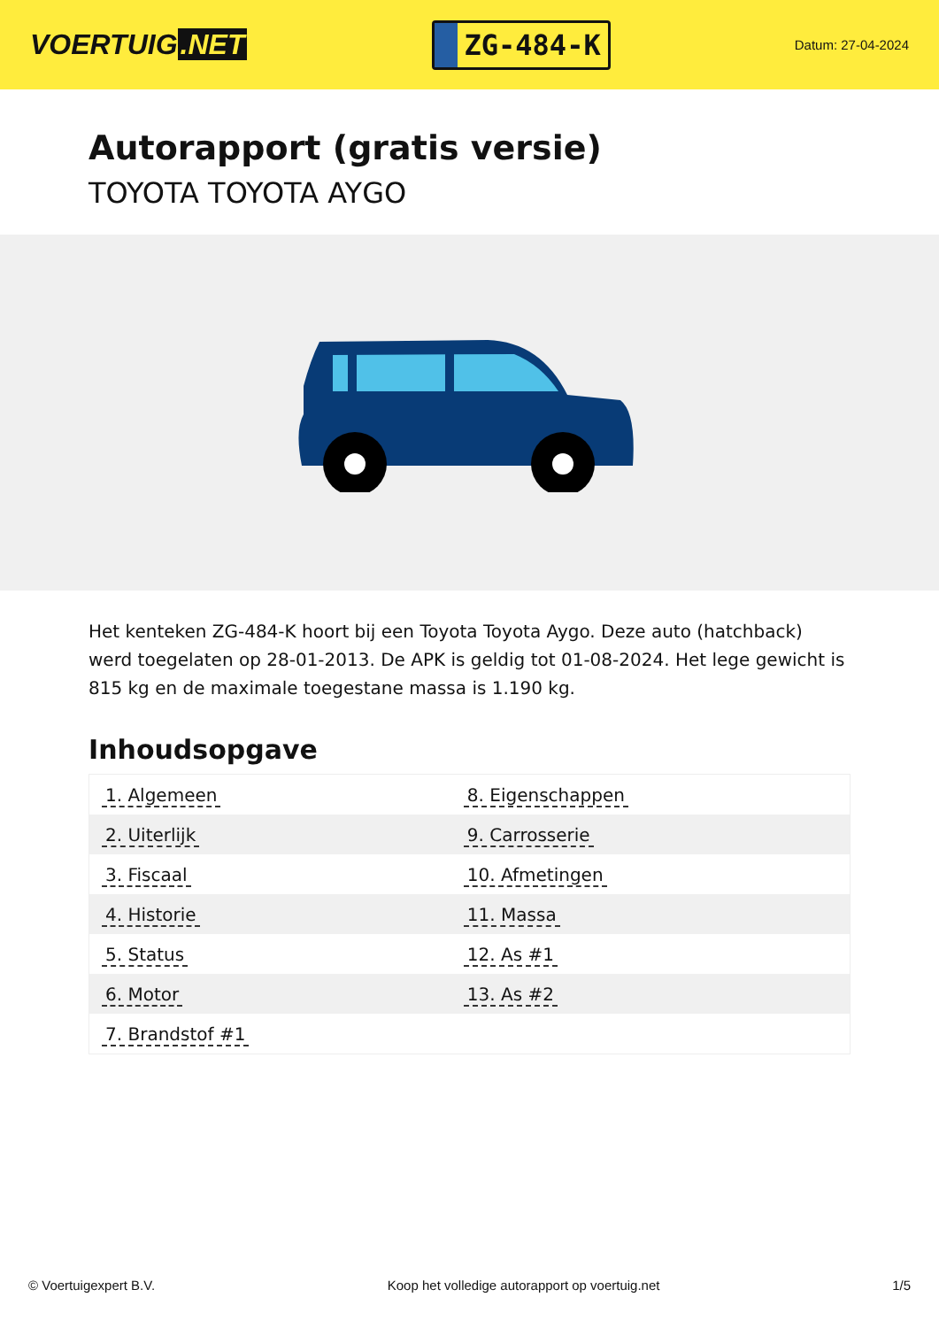VOERTUIG.NET
ZG-484-K
Datum: 27-04-2024
Autorapport (gratis versie)
TOYOTA TOYOTA AYGO
Het kenteken ZG-484-K hoort bij een Toyota Toyota Aygo. Deze auto (hatchback) werd toegelaten op 28-01-2013. De APK is geldig tot 01-08-2024. Het lege gewicht is 815 kg en de maximale toegestane massa is 1.190 kg.
Inhoudsopgave
| 1. Algemeen | 8. Eigenschappen |
| 2. Uiterlijk | 9. Carrosserie |
| 3. Fiscaal | 10. Afmetingen |
| 4. Historie | 11. Massa |
| 5. Status | 12. As #1 |
| 6. Motor | 13. As #2 |
| 7. Brandstof #1 | |
© Voertuigexpert B.V. Koop het volledige autorapport op voertuig.net 1/5